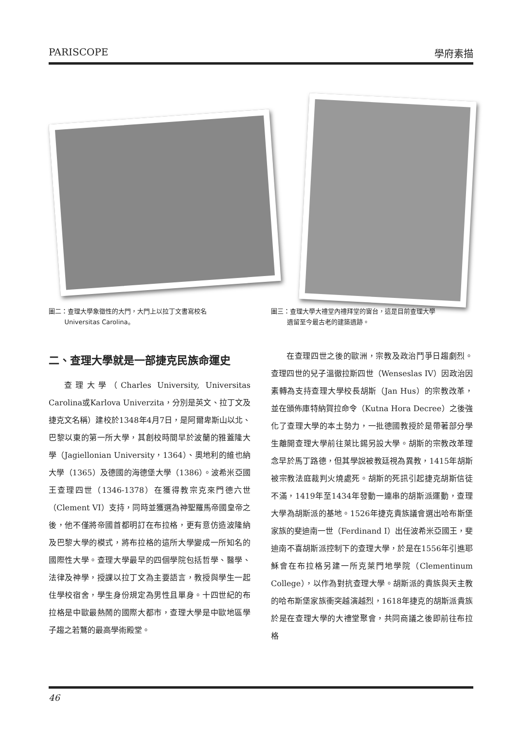PARISCOPE 學府素描
圖二：查理大學象徵性的大門，大門上以拉丁文書寫校名
   Universitas Carolina。
二、查理大學就是一部捷克民族命運史
查理大學（Charles University, Universitas Carolina或Karlova Univerzita，分別是英文、拉丁文及捷克文名稱）建校於1348年4月7日，是阿爾卑斯山以北、巴黎以東的第一所大學，其創校時間早於波蘭的雅蓋隆大學（Jagiellonian University，1364）、奧地利的維也納大學（1365）及德國的海德堡大學（1386）。波希米亞國王查理四世（1346-1378）在獲得教宗克來門德六世（Clement VI）支持，同時並獲選為神聖羅馬帝國皇帝之後，他不僅將帝國首都明訂在布拉格，更有意仿造波隆納及巴黎大學的模式，將布拉格的這所大學變成一所知名的國際性大學。查理大學最早的四個學院包括哲學、醫學、法律及神學，授課以拉丁文為主要語言，教授與學生一起住學校宿舍，學生身份規定為男性且單身。十四世紀的布拉格是中歐最熱鬧的國際大都市，查理大學是中歐地區學子趨之若鶩的最高學術殿堂。
圖三：查理大學大禮堂內禮拜堂的窗台，這是目前查理大學
   遺留至今最古老的建築遺跡。
在查理四世之後的歐洲，宗教及政治鬥爭日趨劇烈。查理四世的兒子溫徹拉斯四世（Wenseslas IV）因政治因素轉為支持查理大學校長胡斯（Jan Hus）的宗教改革，並在頒佈庫特納賀拉命令（Kutna Hora Decree）之後強化了查理大學的本土勢力，一批德國教授於是帶著部分學生離開查理大學前往萊比錫另設大學。胡斯的宗教改革理念早於馬丁路德，但其學說被教廷視為異教，1415年胡斯被宗教法庭裁判火燒處死。胡斯的死訊引起捷克胡斯信徒不滿，1419年至1434年發動一連串的胡斯派運動，查理大學為胡斯派的基地。1526年捷克貴族議會選出哈布斯堡家族的斐迪南一世（Ferdinand I）出任波希米亞國王，斐迪南不喜胡斯派控制下的查理大學，於是在1556年引進耶穌會在布拉格另建一所克萊門地學院（Clementinum College），以作為對抗查理大學。胡斯派的貴族與天主教的哈布斯堡家族衝突越演越烈，1618年捷克的胡斯派貴族於是在查理大學的大禮堂聚會，共同商議之後即前往布拉格
46